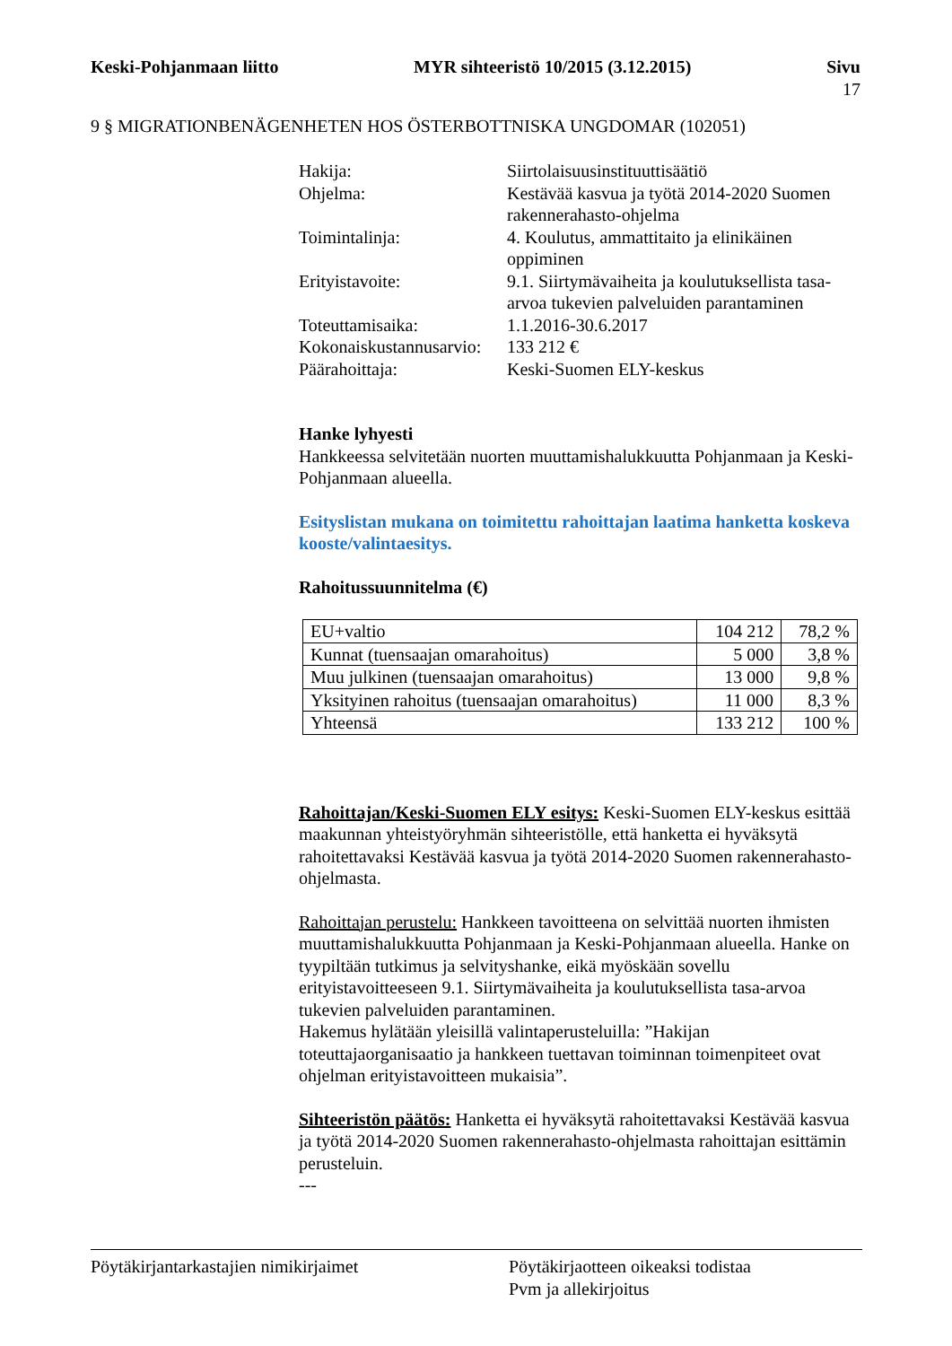Keski-Pohjanmaan liitto MYR sihteeristö 10/2015 (3.12.2015) Sivu
17
9 § MIGRATIONBENÄGENHETEN HOS ÖSTERBOTTNISKA UNGDOMAR (102051)
| Hakija: | Siirtolaisuusinstituuttisäätiö |
| Ohjelma: | Kestävää kasvua ja työtä 2014-2020 Suomen rakennerahasto-ohjelma |
| Toimintalinja: | 4. Koulutus, ammattitaito ja elinikäinen oppiminen |
| Erityistavoite: | 9.1. Siirtymävaiheita ja koulutuksellista tasa-arvoa tukevien palveluiden parantaminen |
| Toteuttamisaika: | 1.1.2016-30.6.2017 |
| Kokonaiskustannusarvio: | 133 212 € |
| Päärahoittaja: | Keski-Suomen ELY-keskus |
Hanke lyhyesti
Hankkeessa selvitetään nuorten muuttamishalukkuutta Pohjanmaan ja Keski-Pohjanmaan alueella.
Esityslistan mukana on toimitettu rahoittajan laatima hanketta koskeva kooste/valintaesitys.
Rahoitussuunnitelma (€)
| EU+valtio | 104 212 | 78,2 % |
| Kunnat (tuensaajan omarahoitus) | 5 000 | 3,8 % |
| Muu julkinen (tuensaajan omarahoitus) | 13 000 | 9,8 % |
| Yksityinen rahoitus (tuensaajan omarahoitus) | 11 000 | 8,3 % |
| Yhteensä | 133 212 | 100 % |
Rahoittajan/Keski-Suomen ELY esitys: Keski-Suomen ELY-keskus esittää maakunnan yhteistyöryhmän sihteeristölle, että hanketta ei hyväksytä rahoitettavaksi Kestävää kasvua ja työtä 2014-2020 Suomen rakennerahasto-ohjelmasta.
Rahoittajan perustelu: Hankkeen tavoitteena on selvittää nuorten ihmisten muuttamishalukkuutta Pohjanmaan ja Keski-Pohjanmaan alueella. Hanke on tyypiltään tutkimus ja selvityshanke, eikä myöskään sovellu erityistavoitteeseen 9.1. Siirtymävaiheita ja koulutuksellista tasa-arvoa tukevien palveluiden parantaminen.
Hakemus hylätään yleisillä valintaperusteluilla: ”Hakijan toteuttajaorganisaatio ja hankkeen tuettavan toiminnan toimenpiteet ovat ohjelman erityistavoitteen mukaisia”.
Sihteeristön päätös: Hanketta ei hyväksytä rahoitettavaksi Kestävää kasvua ja työtä 2014-2020 Suomen rakennerahasto-ohjelmasta rahoittajan esittämin perusteluin.
---
Pöytäkirjantarkastajien nimikirjaimet Pöytäkirjaotteen oikeaksi todistaa
Pvm ja allekirjoitus